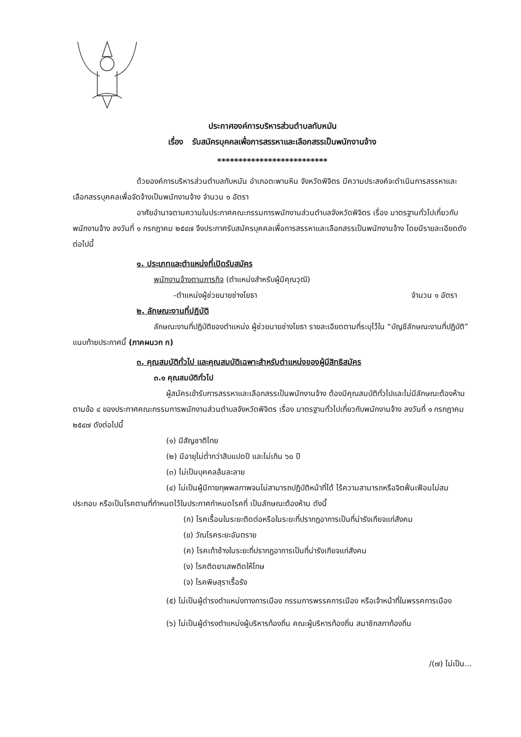ประกาศองค์การบริหารส่วนตำบลทับหมัน
เรื่อง รับสมัครบุคคลเพื่อการสรรหาและเลือกสรรเป็นพนักงานจ้าง
**************************
ด้วยองค์การบริหารส่วนตำบลทับหมัน อำเภอตะพานหิน จังหวัดพิจิตร มีความประสงค์จะดำเนินการสรรหาและเลือกสรรบุคคลเพื่อจัดจ้างเป็นพนักงานจ้าง จำนวน ๑ อัตรา
อาศัยอำนาจตามความในประกาศคณะกรรมการพนักงานส่วนตำบลจังหวัดพิจิตร เรื่อง มาตรฐานทั่วไปเกี่ยวกับพนักงานจ้าง ลงวันที่ ๑ กรกฎาคม ๒๕๔๗ จึงประกาศรับสมัครบุคคลเพื่อการสรรหาและเลือกสรรเป็นพนักงานจ้าง โดยมีรายละเอียดดังต่อไปนี้
๑. ประเภทและตำแหน่งที่เปิดรับสมัคร
พนักงานจ้างตามภารกิจ (ตำแหน่งสำหรับผู้มีคุณวุฒิ)
-ตำแหน่งผู้ช่วยนายช่างโยธา จำนวน ๑ อัตรา
๒. ลักษณะงานที่ปฏิบัติ
ลักษณะงานที่ปฏิบัติของตำแหน่ง ผู้ช่วยนายช่างโยธา รายละเอียดตามที่ระบุไว้ใน “บัญชีลักษณะงานที่ปฏิบัติ” แนบท้ายประกาศนี้ (ภาคผนวก ก)
๓. คุณสมบัติทั่วไป และคุณสมบัติเฉพาะสำหรับตำแหน่งของผู้มีสิทธิสมัคร
๓.๑ คุณสมบัติทั่วไป
ผู้สมัครเข้ารับการสรรหาและเลือกสรรเป็นพนักงานจ้าง ต้องมีคุณสมบัติทั่วไปและไม่มีลักษณะต้องห้ามตามข้อ ๔ ของประกาศคณะกรรมการพนักงานส่วนตำบลจังหวัดพิจิตร เรื่อง มาตรฐานทั่วไปเกี่ยวกับพนักงานจ้าง ลงวันที่ ๑ กรกฎาคม ๒๕๔๗ ดังต่อไปนี้
(๑) มีสัญชาติไทย
(๒) มีอายุไม่ต่ำกว่าสิบแปดปี และไม่เกิน ๖๐ ปี
(๓) ไม่เป็นบุคคลล้มละลาย
(๔) ไม่เป็นผู้มีกายทุพพลภาพจนไม่สามารถปฏิบัติหน้าที่ได้ ไร้ความสามารถหรือจิตฟั่นเฟือนไม่สมประกอบ หรือเป็นโรคตามที่กำหนดไว้ในประกาศกำหนดโรคที่ เป็นลักษณะต้องห้าม ดังนี้
(ก) โรคเรื้อนในระยะติดต่อหรือในระยะที่ปรากฏอาการเป็นที่น่ารังเกียจแก่สังคม
(ข) วัณโรคระยะอันตราย
(ค) โรคเท้าช้างในระยะที่ปรากฏอาการเป็นที่น่ารังเกียจแก่สังคม
(ง) โรคติดยาเสพติดให้โทษ
(จ) โรคพิษสุราเรื้อรัง
(๕) ไม่เป็นผู้ดำรงตำแหน่งทางการเมือง กรรมการพรรคการเมือง หรือเจ้าหน้าที่ในพรรคการเมือง
(๖) ไม่เป็นผู้ดำรงตำแหน่งผู้บริหารท้องถิ่น คณะผู้บริหารท้องถิ่น สมาชิกสภาท้องถิ่น
/(๗) ไม่เป็น...